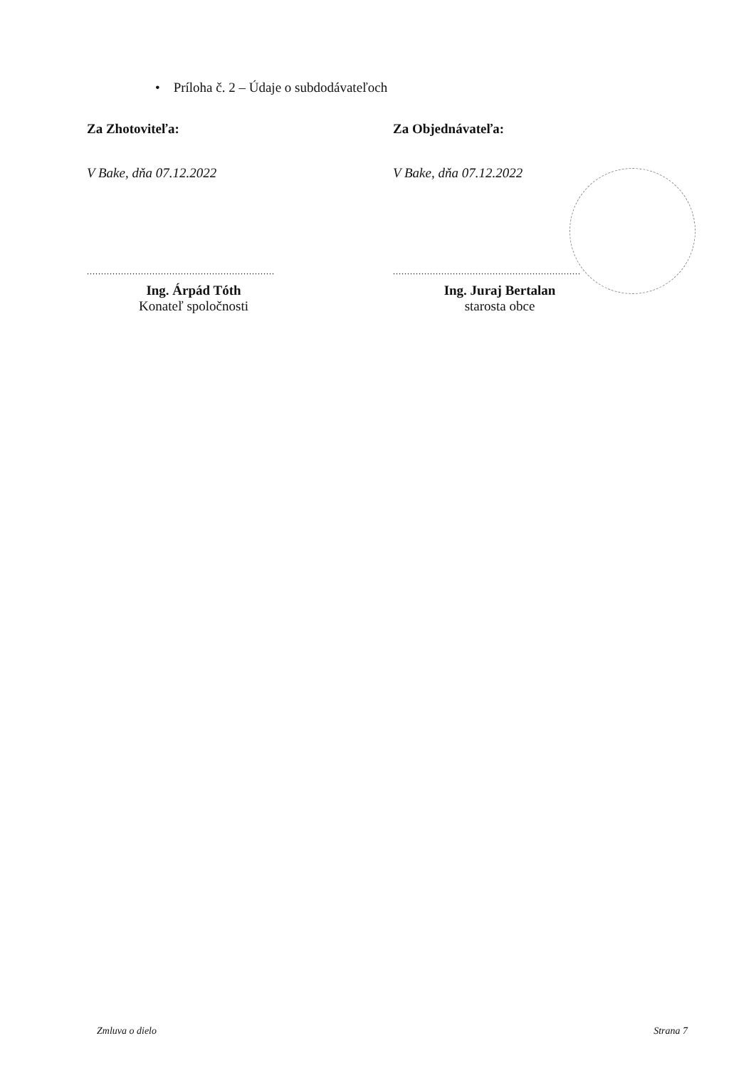• Príloha č. 2 – Údaje o subdodávateľoch
Za Zhotoviteľa:
V Bake, dňa 07.12.2022
..................................................................
Ing. Árpád Tóth
Konateľ spoločnosti
Za Objednávateľa:
V Bake, dňa 07.12.2022
..................................................................
Ing. Juraj Bertalan
starosta obce
Zmluva o dielo Strana 7